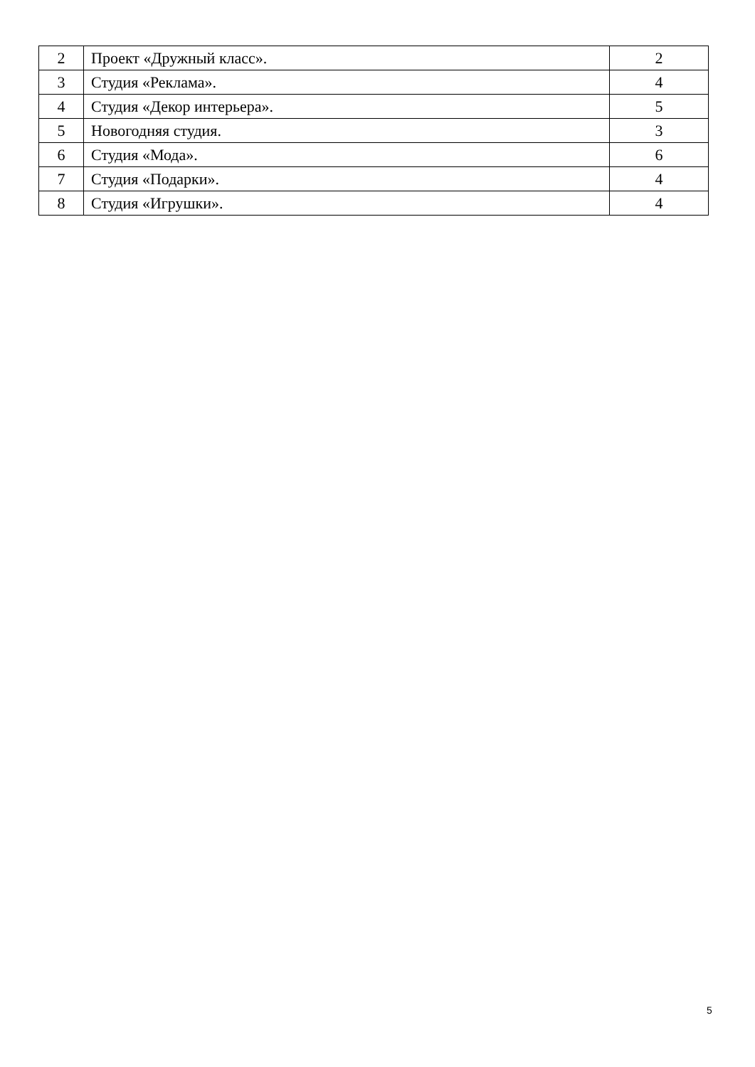| 2 | Проект «Дружный класс». | 2 |
| 3 | Студия «Реклама». | 4 |
| 4 | Студия «Декор интерьера». | 5 |
| 5 | Новогодняя студия. | 3 |
| 6 | Студия «Мода». | 6 |
| 7 | Студия «Подарки». | 4 |
| 8 | Студия «Игрушки». | 4 |
5